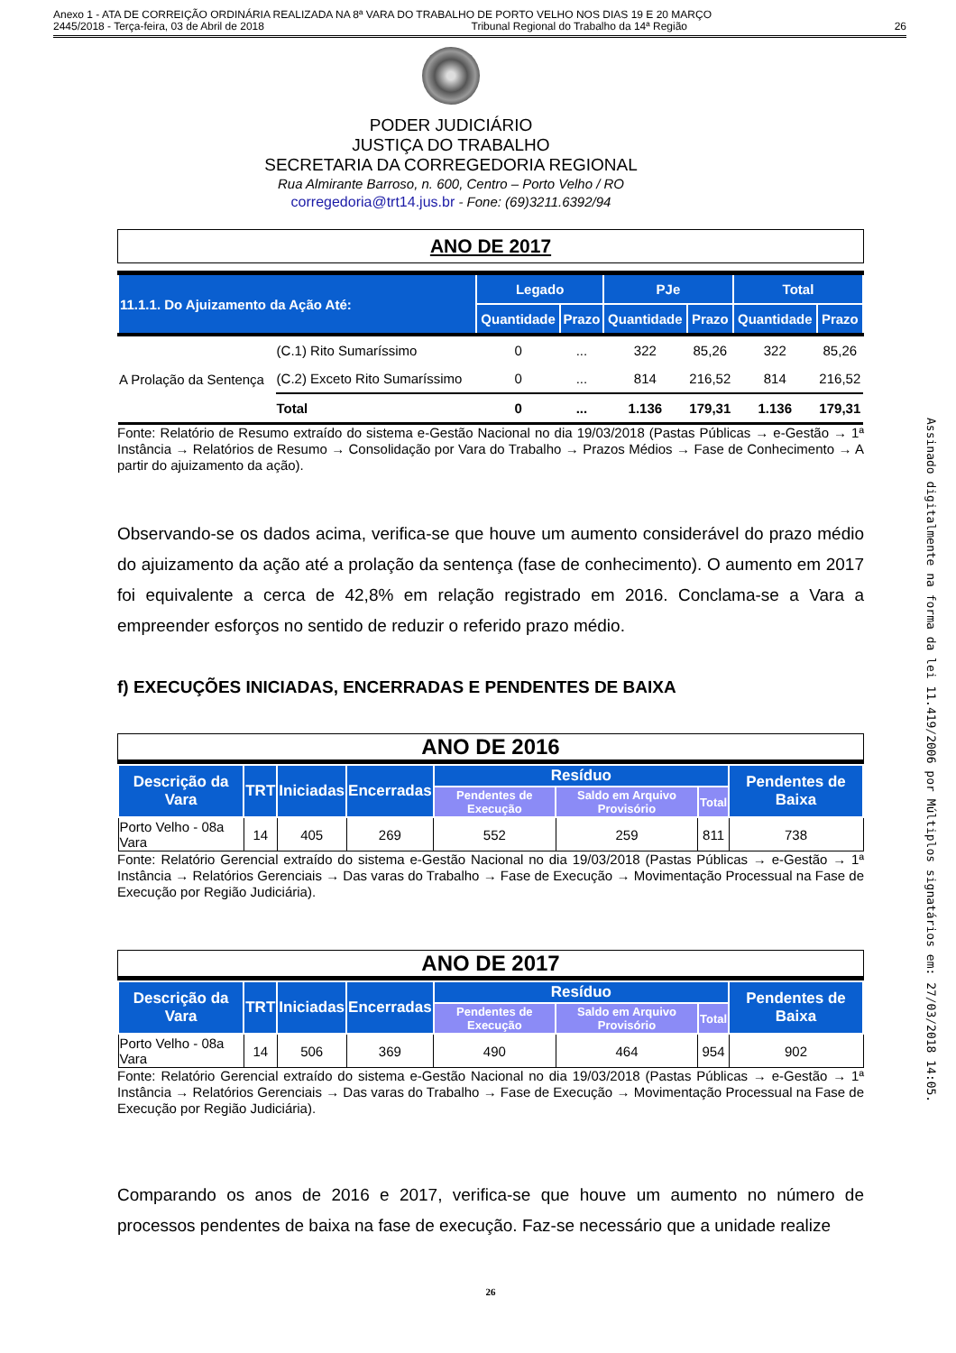Anexo 1 - ATA DE CORREIÇÃO ORDINÁRIA REALIZADA NA 8ª VARA DO TRABALHO DE PORTO VELHO NOS DIAS 19 E 20 MARÇO
2445/2018 - Terça-feira, 03 de Abril de 2018 Tribunal Regional do Trabalho da 14ª Região 26
PODER JUDICIÁRIO
JUSTIÇA DO TRABALHO
SECRETARIA DA CORREGEDORIA REGIONAL
Rua Almirante Barroso, n. 600, Centro – Porto Velho / RO
corregedoria@trt14.jus.br - Fone: (69)3211.6392/94
ANO DE 2017
| 11.1.1. Do Ajuizamento da Ação Até: | | Legado | | PJe | | Total | |
| --- | --- | --- | --- | --- | --- | --- | --- |
| | | Quantidade | Prazo | Quantidade | Prazo | Quantidade | Prazo |
| A Prolação da Sentença | (C.1) Rito Sumaríssimo | 0 | ... | 322 | 85,26 | 322 | 85,26 |
| | (C.2) Exceto Rito Sumaríssimo | 0 | ... | 814 | 216,52 | 814 | 216,52 |
| | Total | 0 | ... | 1.136 | 179,31 | 1.136 | 179,31 |
Fonte: Relatório de Resumo extraído do sistema e-Gestão Nacional no dia 19/03/2018 (Pastas Públicas → e-Gestão → 1ª Instância → Relatórios de Resumo → Consolidação por Vara do Trabalho → Prazos Médios → Fase de Conhecimento → A partir do ajuizamento da ação).
Observando-se os dados acima, verifica-se que houve um aumento considerável do prazo médio do ajuizamento da ação até a prolação da sentença (fase de conhecimento). O aumento em 2017 foi equivalente a cerca de 42,8% em relação registrado em 2016. Conclama-se a Vara a empreender esforços no sentido de reduzir o referido prazo médio.
f) EXECUÇÕES INICIADAS, ENCERRADAS E PENDENTES DE BAIXA
ANO DE 2016
| Descrição da Vara | TRT | Iniciadas | Encerradas | Resíduo | | | Pendentes de Baixa |
| --- | --- | --- | --- | --- | --- | --- | --- |
| | | | | Pendentes de Execução | Saldo em Arquivo Provisório | Total | |
| Porto Velho - 08a Vara | 14 | 405 | 269 | 552 | 259 | 811 | 738 |
Fonte: Relatório Gerencial extraído do sistema e-Gestão Nacional no dia 19/03/2018 (Pastas Públicas → e-Gestão → 1ª Instância → Relatórios Gerenciais → Das varas do Trabalho → Fase de Execução → Movimentação Processual na Fase de Execução por Região Judiciária).
ANO DE 2017
| Descrição da Vara | TRT | Iniciadas | Encerradas | Resíduo | | | Pendentes de Baixa |
| --- | --- | --- | --- | --- | --- | --- | --- |
| | | | | Pendentes de Execução | Saldo em Arquivo Provisório | Total | |
| Porto Velho - 08a Vara | 14 | 506 | 369 | 490 | 464 | 954 | 902 |
Fonte: Relatório Gerencial extraído do sistema e-Gestão Nacional no dia 19/03/2018 (Pastas Públicas → e-Gestão → 1ª Instância → Relatórios Gerenciais → Das varas do Trabalho → Fase de Execução → Movimentação Processual na Fase de Execução por Região Judiciária).
Comparando os anos de 2016 e 2017, verifica-se que houve um aumento no número de processos pendentes de baixa na fase de execução. Faz-se necessário que a unidade realize
26
Assinado digitalmente na forma da lei 11.419/2006 por Múltiplos signatários em: 27/03/2018 14:05.